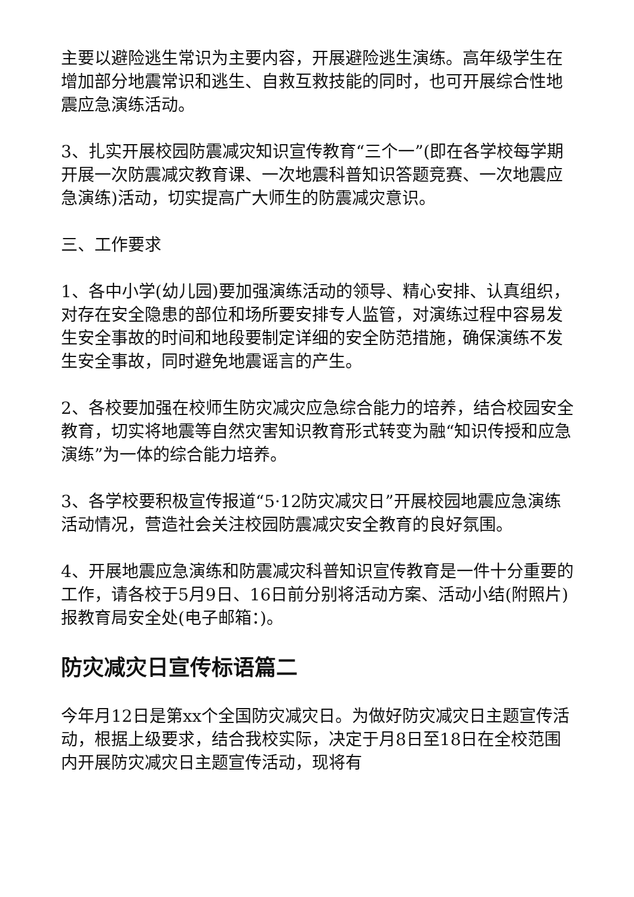主要以避险逃生常识为主要内容，开展避险逃生演练。高年级学生在增加部分地震常识和逃生、自救互救技能的同时，也可开展综合性地震应急演练活动。
3、扎实开展校园防震减灾知识宣传教育“三个一”(即在各学校每学期开展一次防震减灾教育课、一次地震科普知识答题竞赛、一次地震应急演练)活动，切实提高广大师生的防震减灾意识。
三、工作要求
1、各中小学(幼儿园)要加强演练活动的领导、精心安排、认真组织，对存在安全隐患的部位和场所要安排专人监管，对演练过程中容易发生安全事故的时间和地段要制定详细的安全防范措施，确保演练不发生安全事故，同时避免地震谣言的产生。
2、各校要加强在校师生防灾减灾应急综合能力的培养，结合校园安全教育，切实将地震等自然灾害知识教育形式转变为融“知识传授和应急演练”为一体的综合能力培养。
3、各学校要积极宣传报道“5·12防灾减灾日”开展校园地震应急演练活动情况，营造社会关注校园防震减灾安全教育的良好氛围。
4、开展地震应急演练和防震减灾科普知识宣传教育是一件十分重要的工作，请各校于5月9日、16日前分别将活动方案、活动小结(附照片)报教育局安全处(电子邮箱：)。
防灾减灾日宣传标语篇二
今年月12日是第xx个全国防灾减灾日。为做好防灾减灾日主题宣传活动，根据上级要求，结合我校实际，决定于月8日至18日在全校范围内开展防灾减灾日主题宣传活动，现将有